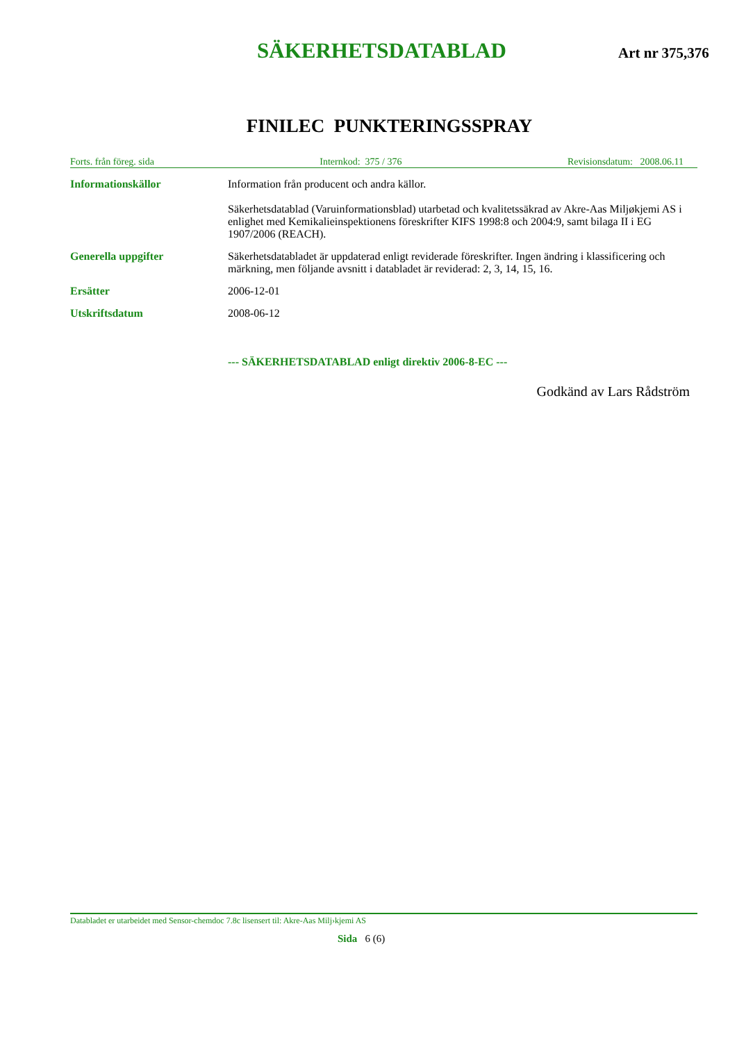SÄKERHETSDATABLAD
Art nr 375,376
FINILEC PUNKTERINGSSPRAY
Forts. från föreg. sida Internkod: 375 / 376 Revisionsdatum: 2008.06.11
Informationskällor Information från producent och andra källor.
Säkerhetsdatablad (Varuinformationsblad) utarbetad och kvalitetssäkrad av Akre-Aas Miljøkjemi AS i enlighet med Kemikalieinspektionens föreskrifter KIFS 1998:8 och 2004:9, samt bilaga II i EG 1907/2006 (REACH).
Generella uppgifter Säkerhetsdatabladet är uppdaterad enligt reviderade föreskrifter. Ingen ändring i klassificering och märkning, men följande avsnitt i databladet är reviderad: 2, 3, 14, 15, 16.
Ersätter 2006-12-01
Utskriftsdatum 2008-06-12
--- SÄKERHETSDATABLAD enligt direktiv 2006-8-EC ---
Godkänd av Lars Rådström
Databladet er utarbeidet med Sensor-chemdoc 7.8c lisensert til: Akre-Aas Milj›kjemi AS
Sida 6 (6)